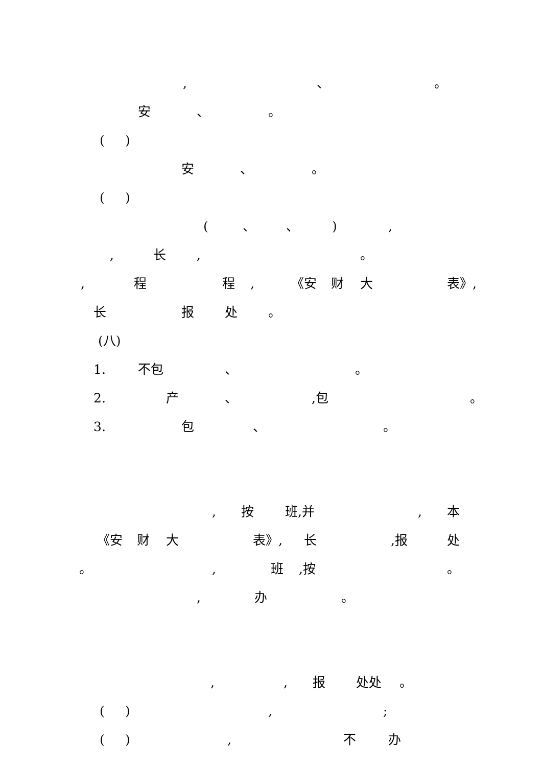, 、 。
安 、 。
( )
安 、 。
( )
( 、 、 ) ,
, 长 , 。
, 程 程 , 《安 财 大 表》,
长 报 处 。
(八)
1. 不包 、 。
2. 产 、 ,包 。
3. 包 、 。
, 按 班,并 , 本
《安 财 大 表》, 长 ,报 处
。 , 班 ,按 。
, 办 。
, , 报 处处 。
( ) , ;
( ) , 不 办